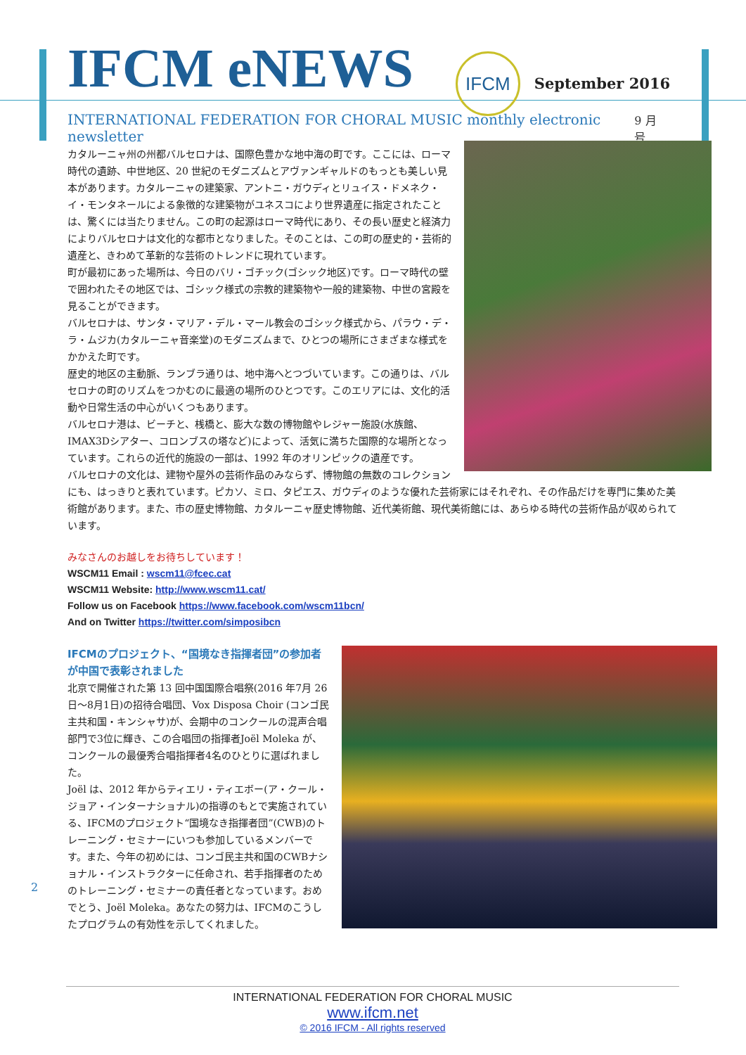IFCM eNEWS IFCM September 2016
INTERNATIONAL FEDERATION FOR CHORAL MUSIC monthly electronic newsletter 9 月号
カタルーニャ州の州都バルセロナは、国際色豊かな地中海の町です。ここには、ローマ時代の遺跡、中世地区、20 世紀のモダニズムとアヴァンギャルドのもっとも美しい見本があります。カタルーニャの建築家、アントニ・ガウディとリュイス・ドメネク・イ・モンタネールによる象徴的な建築物がユネスコにより世界遺産に指定されたことは、驚くには当たりません。この町の起源はローマ時代にあり、その長い歴史と経済力によりバルセロナは文化的な都市となりました。そのことは、この町の歴史的・芸術的遺産と、きわめて革新的な芸術のトレンドに現れています。
町が最初にあった場所は、今日のバリ・ゴチック(ゴシック地区)です。ローマ時代の壁で囲われたその地区では、ゴシック様式の宗教的建築物や一般的建築物、中世の宮殿を見ることができます。
バルセロナは、サンタ・マリア・デル・マール教会のゴシック様式から、パラウ・デ・ラ・ムジカ(カタルーニャ音楽堂)のモダニズムまで、ひとつの場所にさまざまな様式をかかえた町です。
歴史的地区の主動脈、ランブラ通りは、地中海へとつづいています。この通りは、バルセロナの町のリズムをつかむのに最適の場所のひとつです。このエリアには、文化的活動や日常生活の中心がいくつもあります。
バルセロナ港は、ビーチと、桟橋と、膨大な数の博物館やレジャー施設(水族館、IMAX3Dシアター、コロンブスの塔など)によって、活気に満ちた国際的な場所となっています。これらの近代的施設の一部は、1992 年のオリンピックの遺産です。
バルセロナの文化は、建物や屋外の芸術作品のみならず、博物館の無数のコレクションにも、はっきりと表れています。ピカソ、ミロ、タピエス、ガウディのような優れた芸術家にはそれぞれ、その作品だけを専門に集めた美術館があります。また、市の歴史博物館、カタルーニャ歴史博物館、近代美術館、現代美術館には、あらゆる時代の芸術作品が収められています。
みなさんのお越しをお待ちしています！
WSCM11 Email : wscm11@fcec.cat
WSCM11 Website: http://www.wscm11.cat/
Follow us on Facebook https://www.facebook.com/wscm11bcn/
And on Twitter https://twitter.com/simposibcn
IFCMのプロジェクト、“国境なき指揮者団”の参加者が中国で表彰されました
北京で開催された第 13 回中国国際合唱祭(2016 年7月 26 日～8月1日)の招待合唱団、Vox Disposa Choir (コンゴ民主共和国・キンシャサ)が、会期中のコンクールの混声合唱部門で3位に輝き、この合唱団の指揮者Joël Moleka が、コンクールの最優秀合唱指揮者4名のひとりに選ばれました。
Joël は、2012 年からティエリ・ティエボー(ア・クール・ジョア・インターナショナル)の指導のもとで実施されている、IFCMのプロジェクト“国境なき指揮者団”(CWB)のトレーニング・セミナーにいつも参加しているメンバーです。また、今年の初めには、コンゴ民主共和国のCWBナショナル・インストラクターに任命され、若手指揮者のためのトレーニング・セミナーの責任者となっています。おめでとう、Joël Moleka。あなたの努力は、IFCMのこうしたプログラムの有効性を示してくれました。
2
INTERNATIONAL FEDERATION FOR CHORAL MUSIC
www.ifcm.net
© 2016 IFCM - All rights reserved